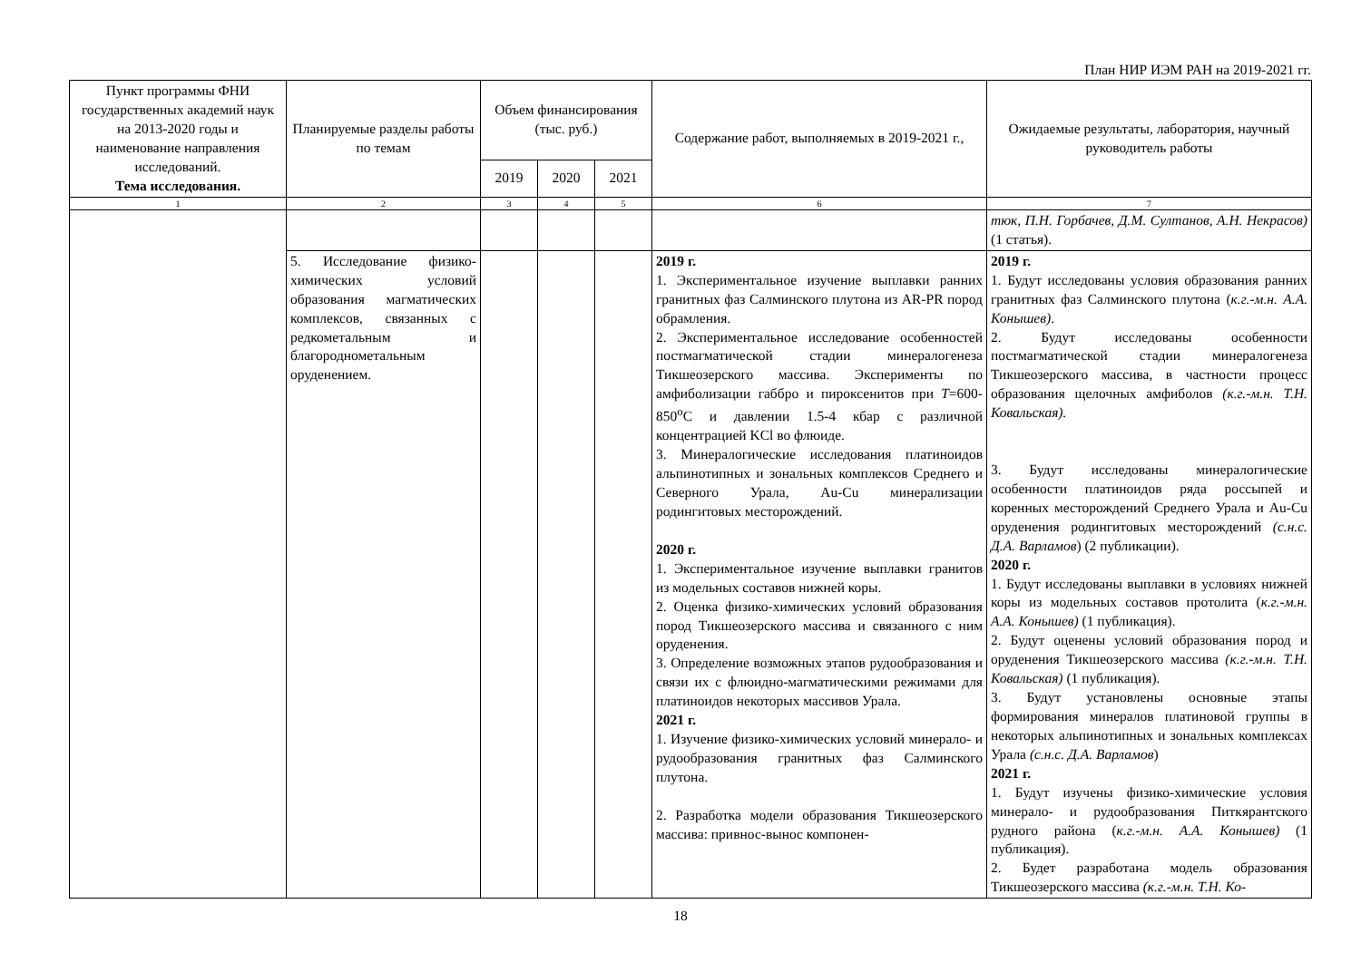План НИР ИЭМ РАН на 2019-2021 гг.
| Пункт программы ФНИ государственных академий наук на 2013-2020 годы и наименование направления исследований. Тема исследования. | Планируемые разделы работы по темам | Объем финансирования (тыс. руб.) | | | Содержание работ, выполняемых в 2019-2021 г., | Ожидаемые результаты, лаборатория, научный руководитель работы |
| --- | --- | --- | --- | --- | --- | --- |
| | | 2019 | 2020 | 2021 | | |
| 1 | 2 | 3 | 4 | 5 | 6 | 7 |
| | | | | | | тюк, П.Н. Горбачев, Д.М. Султанов, А.Н. Некрасов) (1 статья). |
| | 5. Исследование физико-химических условий образования магматических комплексов, связанных с редкометальным и благороднометальным оруденением. | | | | 2019 г. 1. Экспериментальное изучение выплавки ранних гранитных фаз Салминского плутона из AR-PR пород обрамления. 2. Экспериментальное исследование особенностей постмагматической стадии минералогенеза Тикшеозерского массива. Эксперименты по амфиболизации габбро и пироксенитов при T =600-850<sup>o</sup>C и давлении 1.5-4 кбар с различной концентрацией KCl во флюиде. 3. Минералогические исследования платиноидов альпинотипных и зональных комплексов Среднего и Северного Урала, Au-Cu минерализации родингитовых месторождений. 2020 г. 1. Экспериментальное изучение выплавки гранитов из модельных составов нижней коры. 2. Оценка физико-химических условий образования пород Тикшеозерского массива и связанного с ним оруденения. 3. Определение возможных этапов рудообразования и связи их с флюидно-магматическими режимами для платиноидов некоторых массивов Урала. 2021 г. 1. Изучение физико-химических условий минерало- и рудообразования гранитных фаз Салминского плутона. 2. Разработка модели образования Тикшеозерского массива: привнос-вынос компонен- | 2019 г. 1. Будут исследованы условия образования ранних гранитных фаз Салминского плутона ( к.г.-м.н. А.А. Конышев) . 2. Будут исследованы особенности постмагматической стадии минералогенеза Тикшеозерского массива, в частности процесс образования щелочных амфиболов (к.г.-м.н. Т.Н. Ковальская). 3. Будут исследованы минералогические особенности платиноидов ряда россыпей и коренных месторождений Среднего Урала и Au-Cu оруденения родингитовых месторождений (с.н.с. Д.А. Варламов ) (2 публикации). 2020 г. 1. Будут исследованы выплавки в условиях нижней коры из модельных составов протолита ( к.г.-м.н. А.А. Конышев) (1 публикация). 2. Будут оценены условий образования пород и оруденения Тикшеозерского массива (к.г.-м.н. Т.Н. Ковальская) (1 публикация). 3. Будут установлены основные этапы формирования минералов платиновой группы в некоторых альпинотипных и зональных комплексах Урала (с.н.с. Д.А. Варламов ) 2021 г. 1. Будут изучены физико-химические условия минерало- и рудообразования Питкярантского рудного района ( к.г.-м.н. А.А. Конышев) (1 публикация). 2. Будет разработана модель образования Тикшеозерского массива (к.г.-м.н. Т.Н. Ко- |
18